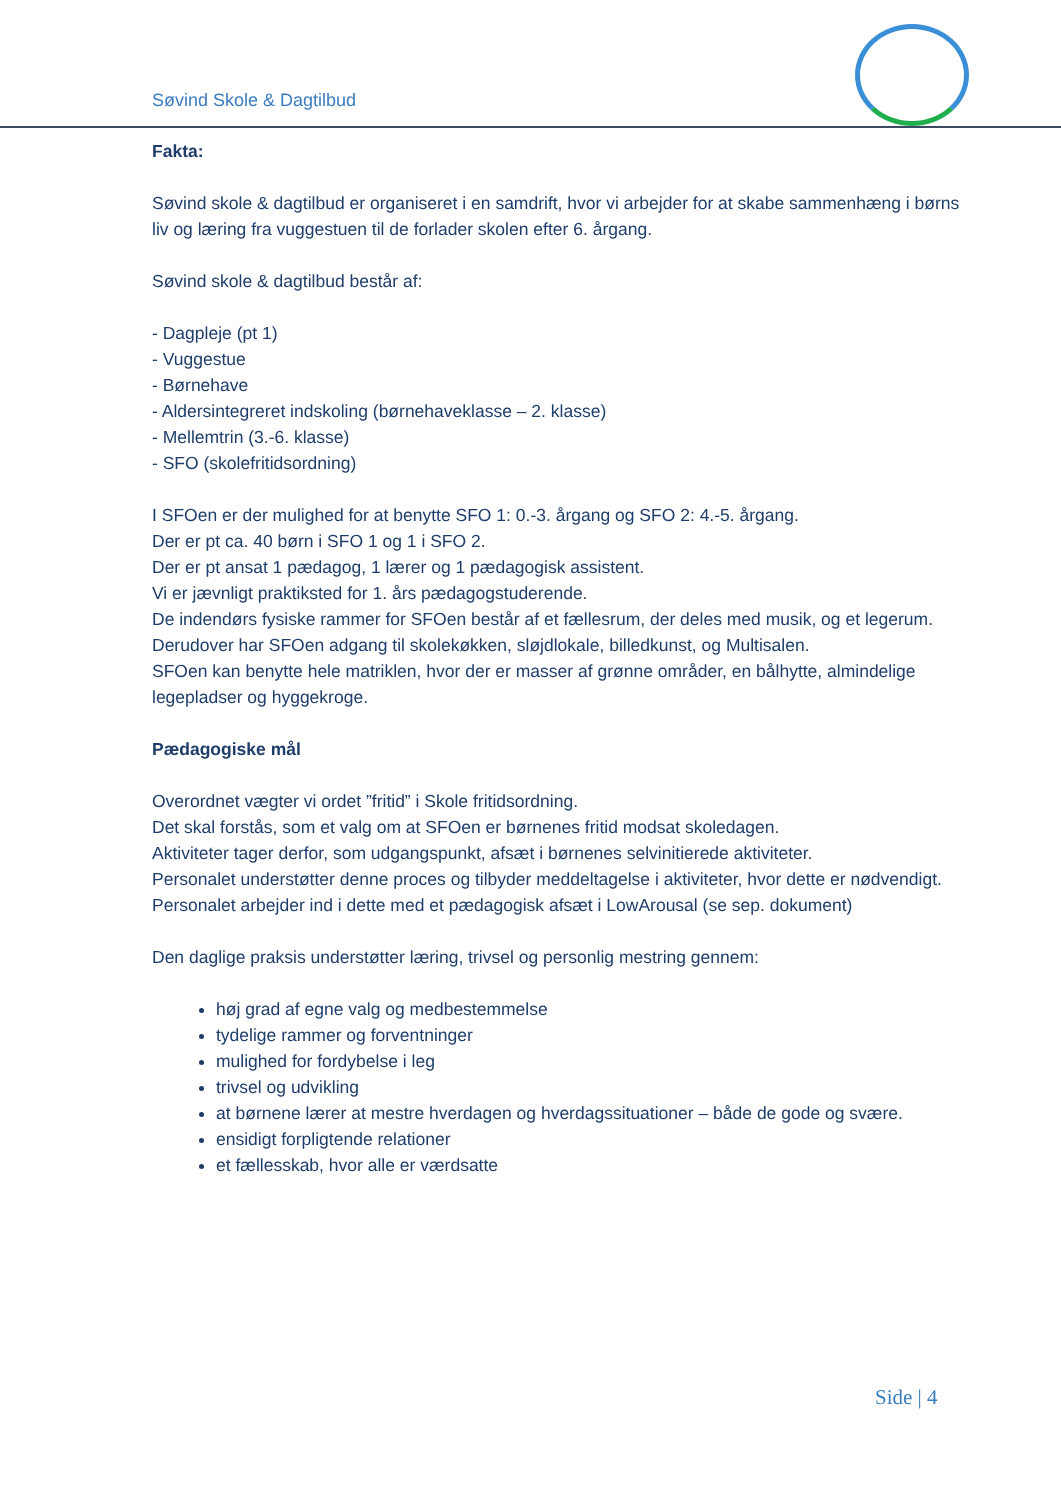Søvind Skole & Dagtilbud
Fakta:
Søvind skole & dagtilbud er organiseret i en samdrift, hvor vi arbejder for at skabe sammenhæng i børns liv og læring fra vuggestuen til de forlader skolen efter 6. årgang.
Søvind skole & dagtilbud består af:
- Dagpleje (pt 1)
- Vuggestue
- Børnehave
- Aldersintegreret indskoling (børnehaveklasse – 2. klasse)
- Mellemtrin (3.-6. klasse)
- SFO (skolefritidsordning)
I SFOen er der mulighed for at benytte SFO 1: 0.-3. årgang og SFO 2: 4.-5. årgang.
Der er pt ca. 40 børn i SFO 1 og 1 i SFO 2.
Der er pt ansat 1 pædagog, 1 lærer og 1 pædagogisk assistent.
Vi er jævnligt praktiksted for 1. års pædagogstuderende.
De indendørs fysiske rammer for SFOen består af et fællesrum, der deles med musik, og et legerum. Derudover har SFOen adgang til skolekøkken, sløjdlokale, billedkunst, og Multisalen.
SFOen kan benytte hele matriklen, hvor der er masser af grønne områder, en bålhytte, almindelige legepladser og hyggekroge.
Pædagogiske mål
Overordnet vægter vi ordet ”fritid” i Skole fritidsordning.
Det skal forstås, som et valg om at SFOen er børnenes fritid modsat skoledagen.
Aktiviteter tager derfor, som udgangspunkt, afsæt i børnenes selvinitierede aktiviteter.
Personalet understøtter denne proces og tilbyder meddeltagelse i aktiviteter, hvor dette er nødvendigt. Personalet arbejder ind i dette med et pædagogisk afsæt i LowArousal (se sep. dokument)
Den daglige praksis understøtter læring, trivsel og personlig mestring gennem:
høj grad af egne valg og medbestemmelse
tydelige rammer og forventninger
mulighed for fordybelse i leg
trivsel og udvikling
at børnene lærer at mestre hverdagen og hverdagssituationer – både de gode og svære.
ensidigt forpligtende relationer
et fællesskab, hvor alle er værdsatte
Side | 4